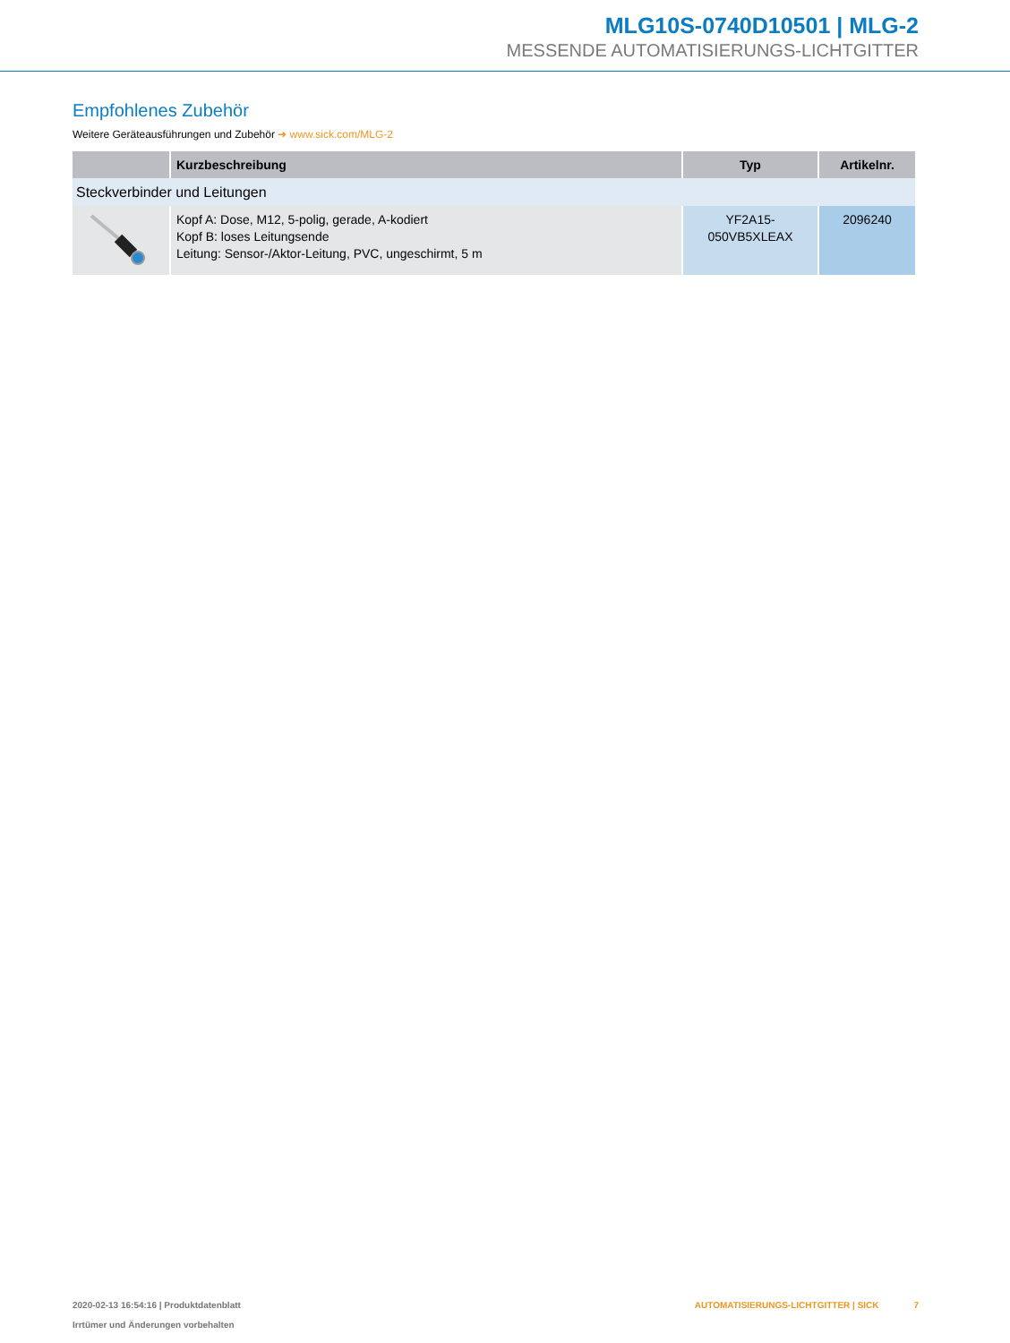MLG10S-0740D10501 | MLG-2
MESSENDE AUTOMATISIERUNGS-LICHTGITTER
Empfohlenes Zubehör
Weitere Geräteausführungen und Zubehör ➜ www.sick.com/MLG-2
| | Kurzbeschreibung | Typ | Artikelnr. |
| --- | --- | --- | --- |
| Steckverbinder und Leitungen | | | |
| | Kopf A: Dose, M12, 5-polig, gerade, A-kodiert Kopf B: loses Leitungsende Leitung: Sensor-/Aktor-Leitung, PVC, ungeschirmt, 5 m | YF2A15- 050VB5XLEAX | 2096240 |
2020-02-13 16:54:16 | Produktdatenblatt
Irrtümer und Änderungen vorbehalten
AUTOMATISIERUNGS-LICHTGITTER | SICK 7